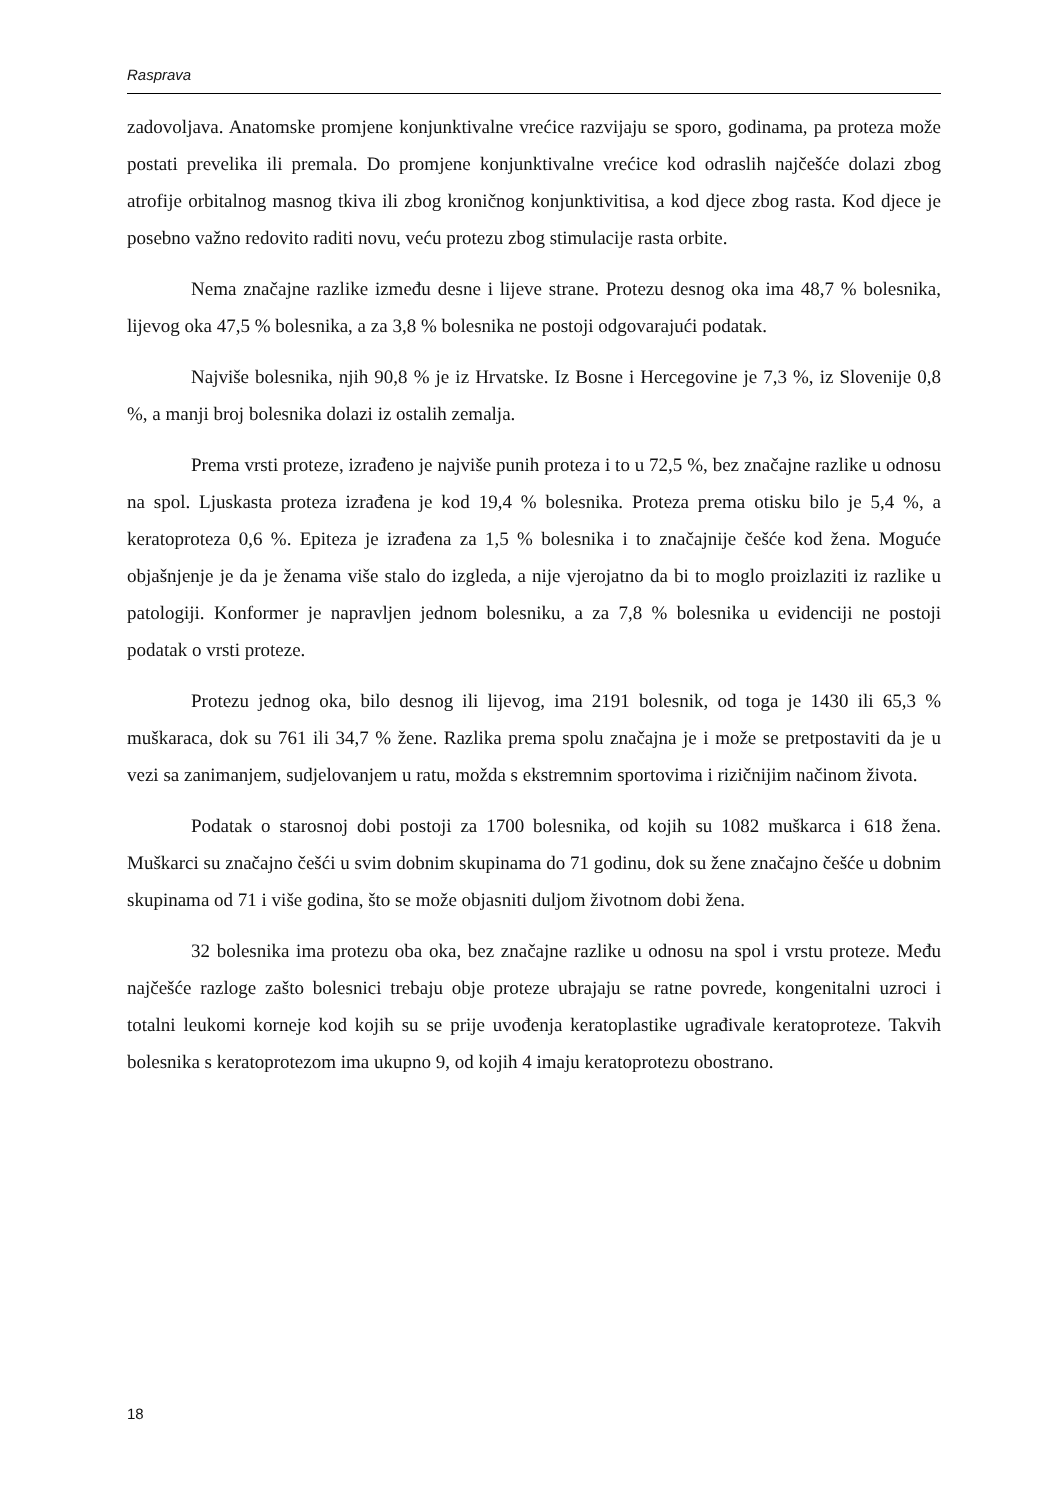Rasprava
zadovoljava. Anatomske promjene konjunktivalne vrećice razvijaju se sporo, godinama, pa proteza može postati prevelika ili premala. Do promjene konjunktivalne vrećice kod odraslih najčešće dolazi zbog atrofije orbitalnog masnog tkiva ili zbog kroničnog konjunktivitisa, a kod djece zbog rasta. Kod djece je posebno važno redovito raditi novu, veću protezu zbog stimulacije rasta orbite.
Nema značajne razlike između desne i lijeve strane. Protezu desnog oka ima 48,7 % bolesnika, lijevog oka 47,5 % bolesnika, a za 3,8 % bolesnika ne postoji odgovarajući podatak.
Najviše bolesnika, njih 90,8 % je iz Hrvatske. Iz Bosne i Hercegovine je 7,3 %, iz Slovenije 0,8 %, a manji broj bolesnika dolazi iz ostalih zemalja.
Prema vrsti proteze, izrađeno je najviše punih proteza i to u 72,5 %, bez značajne razlike u odnosu na spol. Ljuskasta proteza izrađena je kod 19,4 % bolesnika. Proteza prema otisku bilo je 5,4 %, a keratoproteza 0,6 %. Epiteza je izrađena za 1,5 % bolesnika i to značajnije češće kod žena. Moguće objašnjenje je da je ženama više stalo do izgleda, a nije vjerojatno da bi to moglo proizlaziti iz razlike u patologiji. Konformer je napravljen jednom bolesniku, a za 7,8 % bolesnika u evidenciji ne postoji podatak o vrsti proteze.
Protezu jednog oka, bilo desnog ili lijevog, ima 2191 bolesnik, od toga je 1430 ili 65,3 % muškaraca, dok su 761 ili 34,7 % žene. Razlika prema spolu značajna je i može se pretpostaviti da je u vezi sa zanimanjem, sudjelovanjem u ratu, možda s ekstremnim sportovima i rizičnijim načinom života.
Podatak o starosnoj dobi postoji za 1700 bolesnika, od kojih su 1082 muškarca i 618 žena. Muškarci su značajno češći u svim dobnim skupinama do 71 godinu, dok su žene značajno češće u dobnim skupinama od 71 i više godina, što se može objasniti duljom životnom dobi žena.
32 bolesnika ima protezu oba oka, bez značajne razlike u odnosu na spol i vrstu proteze. Među najčešće razloge zašto bolesnici trebaju obje proteze ubrajaju se ratne povrede, kongenitalni uzroci i totalni leukomi korneje kod kojih su se prije uvođenja keratoplastike ugrađivale keratoproteze. Takvih bolesnika s keratoprotezom ima ukupno 9, od kojih 4 imaju keratoprotezu obostrano.
18